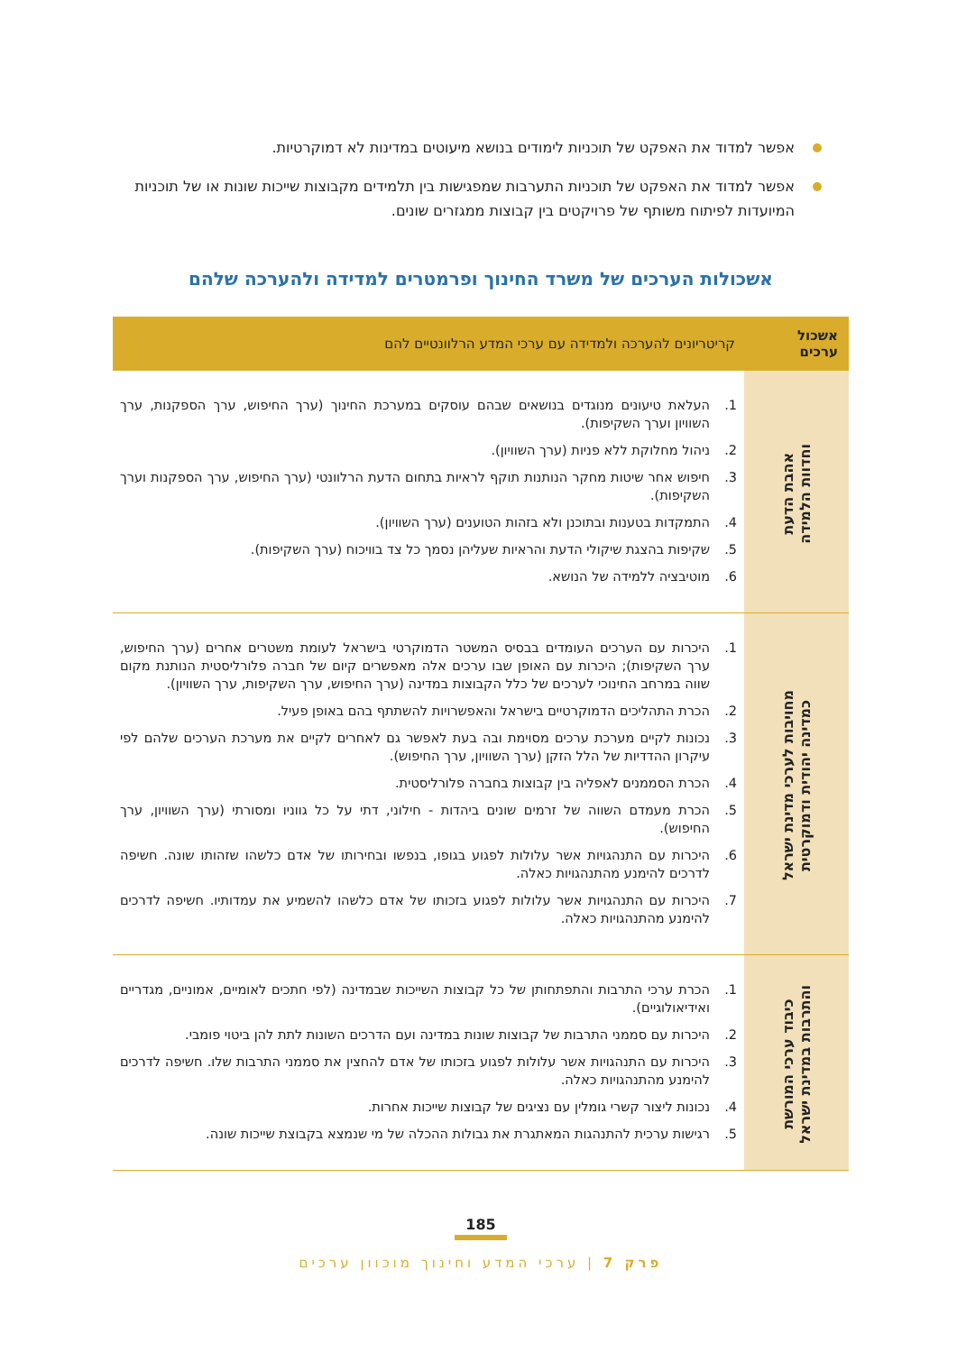אפשר למדוד את האפקט של תוכניות לימודים בנושא מיעוטים במדינות לא דמוקרטיות.
אפשר למדוד את האפקט של תוכניות התערבות שמפגישות בין תלמידים מקבוצות שייכות שונות או של תוכניות המיועדות לפיתוח משותף של פרויקטים בין קבוצות ממגזרים שונים.
אשכולות הערכים של משרד החינוך ופרמטרים למדידה ולהערכה שלהם
| אשכול ערכים | קריטריונים להערכה ולמדידה עם ערכי המדע הרלוונטיים להם |
| --- | --- |
| אהבת הדעת וחדוות הלמידה | 1. העלאת טיעונים מנוגדים בנושאים שבהם עוסקים במערכת החינוך (ערך החיפוש, ערך הספקנות, ערך השוויון וערך השקיפות). 2. ניהול מחלוקת ללא פניות (ערך השוויון). 3. חיפוש אחר שיטות מחקר הנותנות תוקף לראיות בתחום הדעת הרלוונטי (ערך החיפוש, ערך הספקנות וערך השקיפות). 4. התמקדות בטענות ובתוכנן ולא בזהות הטוענים (ערך השוויון). 5. שקיפות בהצגת שיקולי הדעת והראיות שעליהן נסמך כל צד בוויכוח (ערך השקיפות). 6. מוטיבציה ללמידה של הנושא. |
| מחויבות לערכי מדינת ישראל כמדינה יהודית ודמוקרטית | 1. היכרות עם הערכים העומדים בבסיס המשטר הדמוקרטי בישראל לעומת משטרים אחרים (ערך החיפוש, ערך השקיפות); היכרות עם האופן שבו ערכים אלה מאפשרים קיום של חברה פלורליסטית הנותנת מקום שווה במרחב החינוכי לערכים של כלל הקבוצות במדינה (ערך החיפוש, ערך השקיפות, ערך השוויון). 2. הכרת התהליכים הדמוקרטיים בישראל והאפשרויות להשתתף בהם באופן פעיל. 3. נכונות לקיים מערכת ערכים מסוימת ובה בעת לאפשר גם לאחרים לקיים את מערכת הערכים שלהם לפי עיקרון ההדדיות של הלל הזקן (ערך השוויון, ערך החיפוש). 4. הכרת הסממנים לאפליה בין קבוצות בחברה פלורליסטית. 5. הכרת מעמדם השווה של זרמים שונים ביהדות - חילוני, דתי על כל גווניו ומסורתי (ערך השוויון, ערך החיפוש). 6. היכרות עם התנהגויות אשר עלולות לפגוע בגופו, בנפשו ובחירותו של אדם כלשהו שזהותו שונה. חשיפה לדרכים להימנע מהתנהגויות כאלה. 7. היכרות עם התנהגויות אשר עלולות לפגוע בזכותו של אדם כלשהו להשמיע את עמדותיו. חשיפה לדרכים להימנע מהתנהגויות כאלה. |
| כיבוד ערכי המורשת והתרבות במדינת ישראל | 1. הכרת ערכי התרבות והתפתחותן של כל קבוצות השייכות שבמדינה (לפי חתכים לאומיים, אמוניים, מגדריים ואידיאולוגיים). 2. היכרות עם סממני התרבות של קבוצות שונות במדינה ועם הדרכים השונות לתת להן ביטוי פומבי. 3. היכרות עם התנהגויות אשר עלולות לפגוע בזכותו של אדם להחצין את סממני התרבות שלו. חשיפה לדרכים להימנע מהתנהגויות כאלה. 4. נכונות ליצור קשרי גומלין עם נציגים של קבוצות שייכות אחרות. 5. רגישות ערכית להתנהגות המאתגרת את גבולות ההכלה של מי שנמצא בקבוצת שייכות שונה. |
185
פרק 7 | ערכי המדע וחינוך מוכוון ערכים